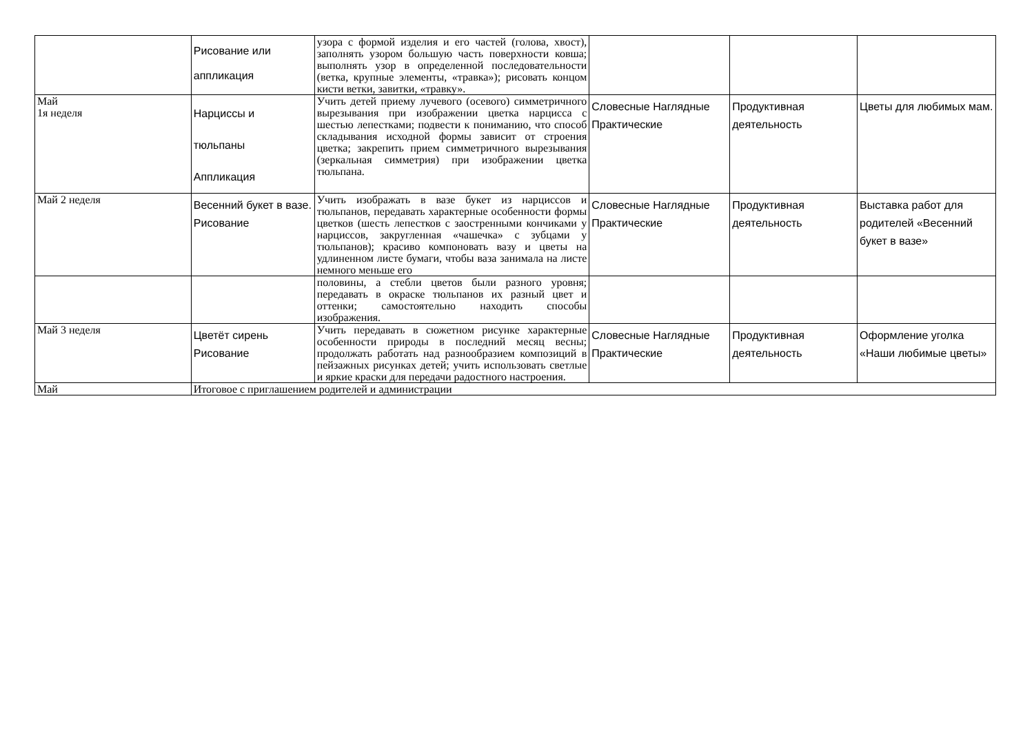| | Рисование или аппликация | узора с формой изделия и его частей (голова, хвост), заполнять узором большую часть поверхности ковша; выполнять узор в определенной последовательности (ветка, крупные элементы, «травка»); рисовать концом кисти ветки, завитки, «травку». | | | |
| Май 1я неделя | Нарциссы и тюльпаны Аппликация | Учить детей приему лучевого (осевого) симметричного вырезывания при изображении цветка нарцисса с шестью лепестками; подвести к пониманию, что способ складывания исходной формы зависит от строения цветка; закрепить прием симметричного вырезывания (зеркальная симметрия) при изображении цветка тюльпана. | Словесные Наглядные Практические | Продуктивная деятельность | Цветы для любимых мам. |
| Май 2 неделя | Весенний букет в вазе. Рисование | Учить изображать в вазе букет из нарциссов и тюльпанов, передавать характерные особенности формы цветков (шесть лепестков с заостренными кончиками у нарциссов, закругленная «чашечка» с зубцами у тюльпанов); красиво компоновать вазу и цветы на удлиненном листе бумаги, чтобы ваза занимала на листе немного меньше его | Словесные Наглядные Практические | Продуктивная деятельность | Выставка работ для родителей «Весенний букет в вазе» |
| | | половины, а стебли цветов были разного уровня; передавать в окраске тюльпанов их разный цвет и оттенки; самостоятельно находить способы изображения. | | | |
| Май 3 неделя | Цветёт сирень Рисование | Учить передавать в сюжетном рисунке характерные особенности природы в последний месяц весны; продолжать работать над разнообразием композиций в пейзажных рисунках детей; учить использовать светлые и яркие краски для передачи радостного настроения. | Словесные Наглядные Практические | Продуктивная деятельность | Оформление уголка «Наши любимые цветы» |
| Май | Итоговое с приглашением родителей и администрации | | | | |